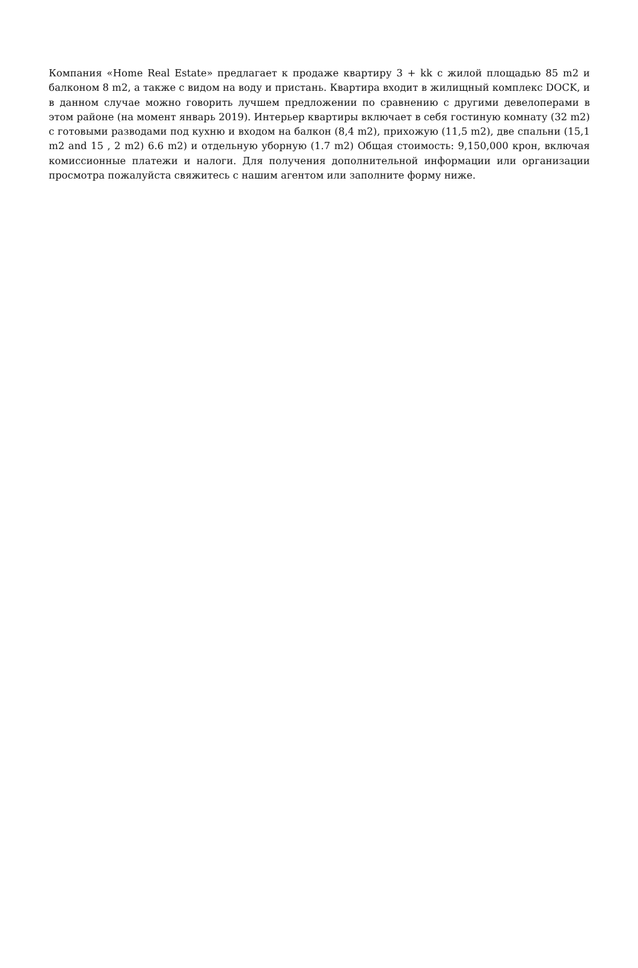Компания «Home Real Estate» предлагает к продаже квартиру 3 + kk с жилой площадью 85 m2 и балконом 8 m2, а также с видом на воду и пристань. Квартира входит в жилищный комплекс DOCK, и в данном случае можно говорить лучшем предложении по сравнению с другими девелоперами в этом районе (на момент январь 2019). Интерьер квартиры включает в себя гостиную комнату (32 m2) с готовыми разводами под кухню и входом на балкон (8,4 m2), прихожую (11,5 m2), две спальни (15,1 m2 and 15 , 2 m2) 6.6 m2) и отдельную уборную (1.7 m2) Общая стоимость: 9,150,000 крон, включая комиссионные платежи и налоги. Для получения дополнительной информации или организации просмотра пожалуйста свяжитесь с нашим агентом или заполните форму ниже.